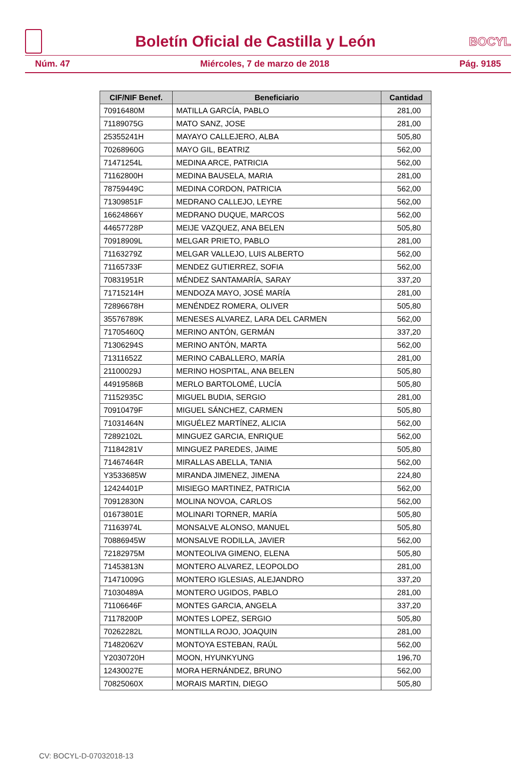Boletín Oficial de Castilla y León
BOCYL
Núm. 47 Miércoles, 7 de marzo de 2018 Pág. 9185
| CIF/NIF Benef. | Beneficiario | Cantidad |
| --- | --- | --- |
| 70916480M | MATILLA GARCÍA, PABLO | 281,00 |
| 71189075G | MATO SANZ, JOSE | 281,00 |
| 25355241H | MAYAYO CALLEJERO, ALBA | 505,80 |
| 70268960G | MAYO GIL, BEATRIZ | 562,00 |
| 71471254L | MEDINA ARCE, PATRICIA | 562,00 |
| 71162800H | MEDINA BAUSELA, MARIA | 281,00 |
| 78759449C | MEDINA CORDON, PATRICIA | 562,00 |
| 71309851F | MEDRANO CALLEJO, LEYRE | 562,00 |
| 16624866Y | MEDRANO DUQUE, MARCOS | 562,00 |
| 44657728P | MEIJE VAZQUEZ, ANA BELEN | 505,80 |
| 70918909L | MELGAR PRIETO, PABLO | 281,00 |
| 71163279Z | MELGAR VALLEJO, LUIS ALBERTO | 562,00 |
| 71165733F | MENDEZ GUTIERREZ, SOFIA | 562,00 |
| 70831951R | MÉNDEZ SANTAMARÍA, SARAY | 337,20 |
| 71715214H | MENDOZA MAYO, JOSÉ MARÍA | 281,00 |
| 72896678H | MENÉNDEZ ROMERA, OLIVER | 505,80 |
| 35576789K | MENESES ALVAREZ, LARA DEL CARMEN | 562,00 |
| 71705460Q | MERINO ANTÓN, GERMÁN | 337,20 |
| 71306294S | MERINO ANTÓN, MARTA | 562,00 |
| 71311652Z | MERINO CABALLERO, MARÍA | 281,00 |
| 21100029J | MERINO HOSPITAL, ANA BELEN | 505,80 |
| 44919586B | MERLO BARTOLOMÉ, LUCÍA | 505,80 |
| 71152935C | MIGUEL BUDIA, SERGIO | 281,00 |
| 70910479F | MIGUEL SÁNCHEZ, CARMEN | 505,80 |
| 71031464N | MIGUÉLEZ MARTÍNEZ, ALICIA | 562,00 |
| 72892102L | MINGUEZ GARCIA, ENRIQUE | 562,00 |
| 71184281V | MINGUEZ PAREDES, JAIME | 505,80 |
| 71467464R | MIRALLAS ABELLA, TANIA | 562,00 |
| Y3533685W | MIRANDA JIMENEZ, JIMENA | 224,80 |
| 12424401P | MISIEGO MARTINEZ, PATRICIA | 562,00 |
| 70912830N | MOLINA NOVOA, CARLOS | 562,00 |
| 01673801E | MOLINARI TORNER, MARÍA | 505,80 |
| 71163974L | MONSALVE ALONSO, MANUEL | 505,80 |
| 70886945W | MONSALVE RODILLA, JAVIER | 562,00 |
| 72182975M | MONTEOLIVA GIMENO, ELENA | 505,80 |
| 71453813N | MONTERO ALVAREZ, LEOPOLDO | 281,00 |
| 71471009G | MONTERO IGLESIAS, ALEJANDRO | 337,20 |
| 71030489A | MONTERO UGIDOS, PABLO | 281,00 |
| 71106646F | MONTES GARCIA, ANGELA | 337,20 |
| 71178200P | MONTES LOPEZ, SERGIO | 505,80 |
| 70262282L | MONTILLA ROJO, JOAQUIN | 281,00 |
| 71482062V | MONTOYA ESTEBAN, RAÚL | 562,00 |
| Y2030720H | MOON, HYUNKYUNG | 196,70 |
| 12430027E | MORA HERNÁNDEZ, BRUNO | 562,00 |
| 70825060X | MORAIS MARTIN, DIEGO | 505,80 |
CV: BOCYL-D-07032018-13